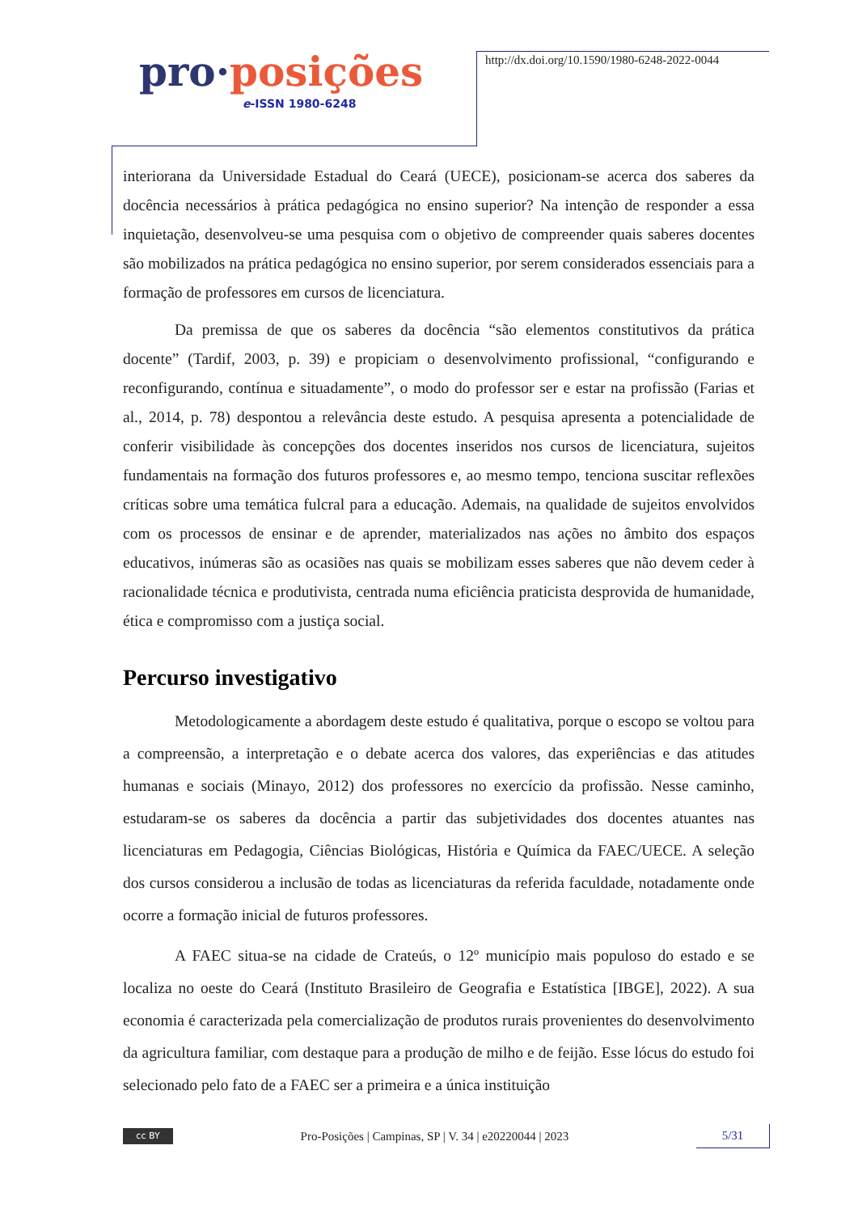pro·posições
e-ISSN 1980-6248
http://dx.doi.org/10.1590/1980-6248-2022-0044
interiorana da Universidade Estadual do Ceará (UECE), posicionam-se acerca dos saberes da docência necessários à prática pedagógica no ensino superior? Na intenção de responder a essa inquietação, desenvolveu-se uma pesquisa com o objetivo de compreender quais saberes docentes são mobilizados na prática pedagógica no ensino superior, por serem considerados essenciais para a formação de professores em cursos de licenciatura.
Da premissa de que os saberes da docência “são elementos constitutivos da prática docente” (Tardif, 2003, p. 39) e propiciam o desenvolvimento profissional, “configurando e reconfigurando, contínua e situadamente”, o modo do professor ser e estar na profissão (Farias et al., 2014, p. 78) despontou a relevância deste estudo. A pesquisa apresenta a potencialidade de conferir visibilidade às concepções dos docentes inseridos nos cursos de licenciatura, sujeitos fundamentais na formação dos futuros professores e, ao mesmo tempo, tenciona suscitar reflexões críticas sobre uma temática fulcral para a educação. Ademais, na qualidade de sujeitos envolvidos com os processos de ensinar e de aprender, materializados nas ações no âmbito dos espaços educativos, inúmeras são as ocasiões nas quais se mobilizam esses saberes que não devem ceder à racionalidade técnica e produtivista, centrada numa eficiência praticista desprovida de humanidade, ética e compromisso com a justiça social.
Percurso investigativo
Metodologicamente a abordagem deste estudo é qualitativa, porque o escopo se voltou para a compreensão, a interpretação e o debate acerca dos valores, das experiências e das atitudes humanas e sociais (Minayo, 2012) dos professores no exercício da profissão. Nesse caminho, estudaram-se os saberes da docência a partir das subjetividades dos docentes atuantes nas licenciaturas em Pedagogia, Ciências Biológicas, História e Química da FAEC/UECE. A seleção dos cursos considerou a inclusão de todas as licenciaturas da referida faculdade, notadamente onde ocorre a formação inicial de futuros professores.
A FAEC situa-se na cidade de Crateús, o 12º município mais populoso do estado e se localiza no oeste do Ceará (Instituto Brasileiro de Geografia e Estatística [IBGE], 2022). A sua economia é caracterizada pela comercialização de produtos rurais provenientes do desenvolvimento da agricultura familiar, com destaque para a produção de milho e de feijão. Esse lócus do estudo foi selecionado pelo fato de a FAEC ser a primeira e a única instituição
cc BY
Pro-Posições | Campinas, SP | V. 34 | e20220044 | 2023
5/31